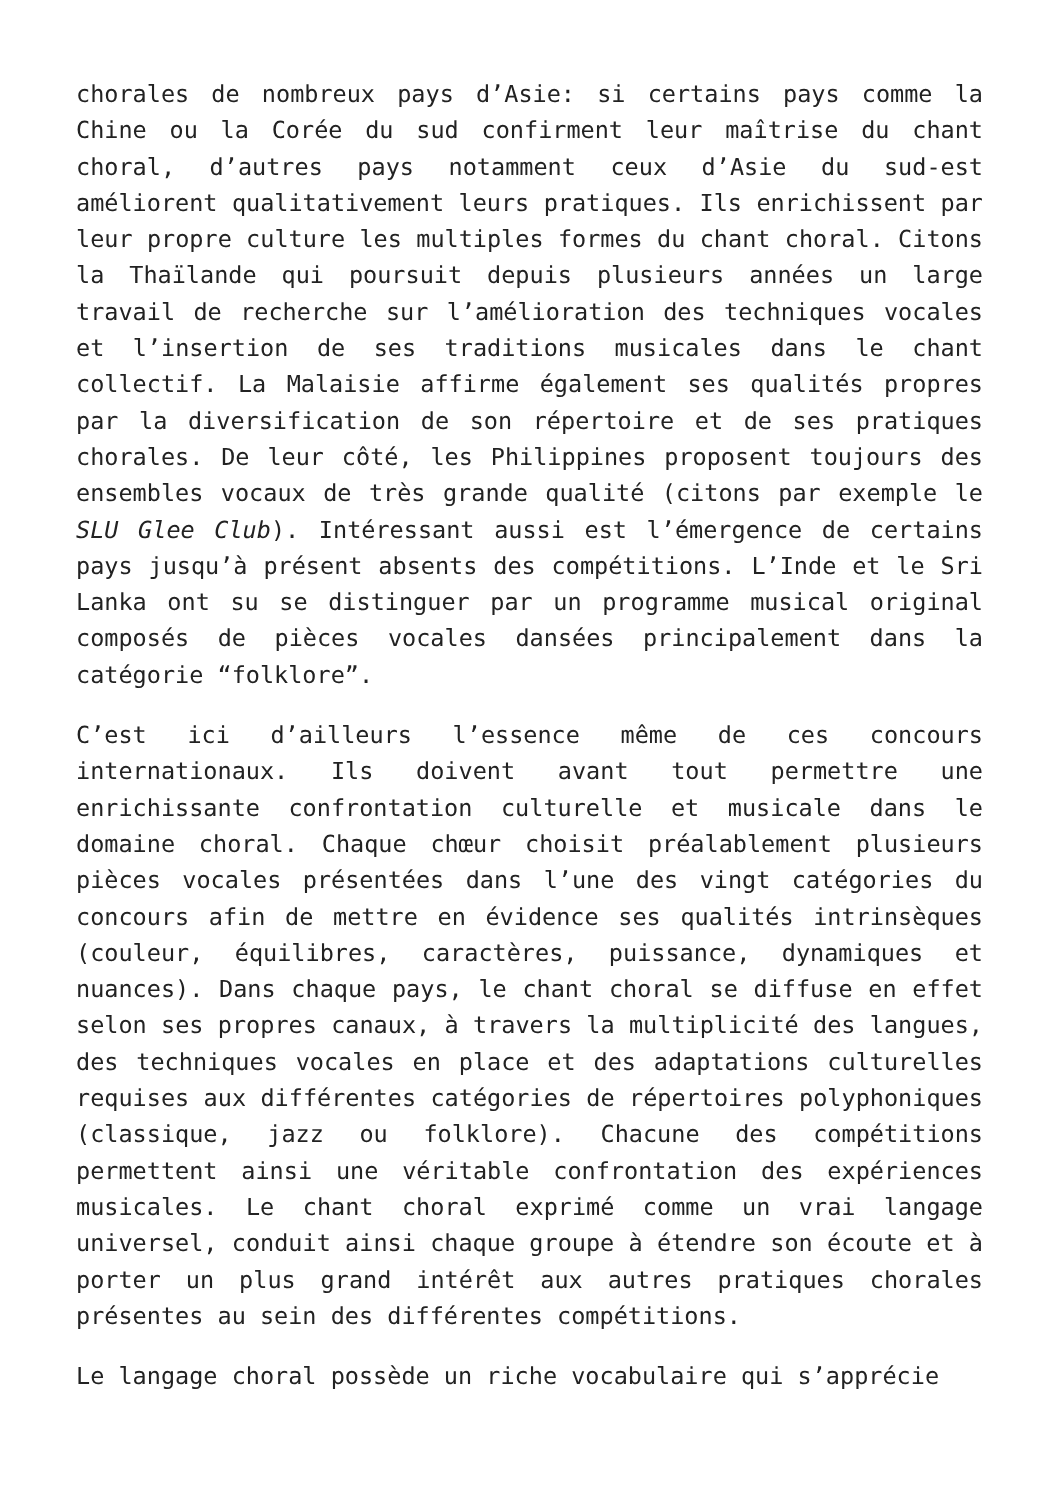chorales de nombreux pays d’Asie: si certains pays comme la Chine ou la Corée du sud confirment leur maîtrise du chant choral, d’autres pays notamment ceux d’Asie du sud-est améliorent qualitativement leurs pratiques. Ils enrichissent par leur propre culture les multiples formes du chant choral. Citons la Thaïlande qui poursuit depuis plusieurs années un large travail de recherche sur l’amélioration des techniques vocales et l’insertion de ses traditions musicales dans le chant collectif. La Malaisie affirme également ses qualités propres par la diversification de son répertoire et de ses pratiques chorales. De leur côté, les Philippines proposent toujours des ensembles vocaux de très grande qualité (citons par exemple le SLU Glee Club). Intéressant aussi est l’émergence de certains pays jusqu’à présent absents des compétitions. L’Inde et le Sri Lanka ont su se distinguer par un programme musical original composés de pièces vocales dansées principalement dans la catégorie “folklore”.
C’est ici d’ailleurs l’essence même de ces concours internationaux. Ils doivent avant tout permettre une enrichissante confrontation culturelle et musicale dans le domaine choral. Chaque chœur choisit préalablement plusieurs pièces vocales présentées dans l’une des vingt catégories du concours afin de mettre en évidence ses qualités intrinsèques (couleur, équilibres, caractères, puissance, dynamiques et nuances). Dans chaque pays, le chant choral se diffuse en effet selon ses propres canaux, à travers la multiplicité des langues, des techniques vocales en place et des adaptations culturelles requises aux différentes catégories de répertoires polyphoniques (classique, jazz ou folklore). Chacune des compétitions permettent ainsi une véritable confrontation des expériences musicales. Le chant choral exprimé comme un vrai langage universel, conduit ainsi chaque groupe à étendre son écoute et à porter un plus grand intérêt aux autres pratiques chorales présentes au sein des différentes compétitions.
Le langage choral possède un riche vocabulaire qui s’apprécie